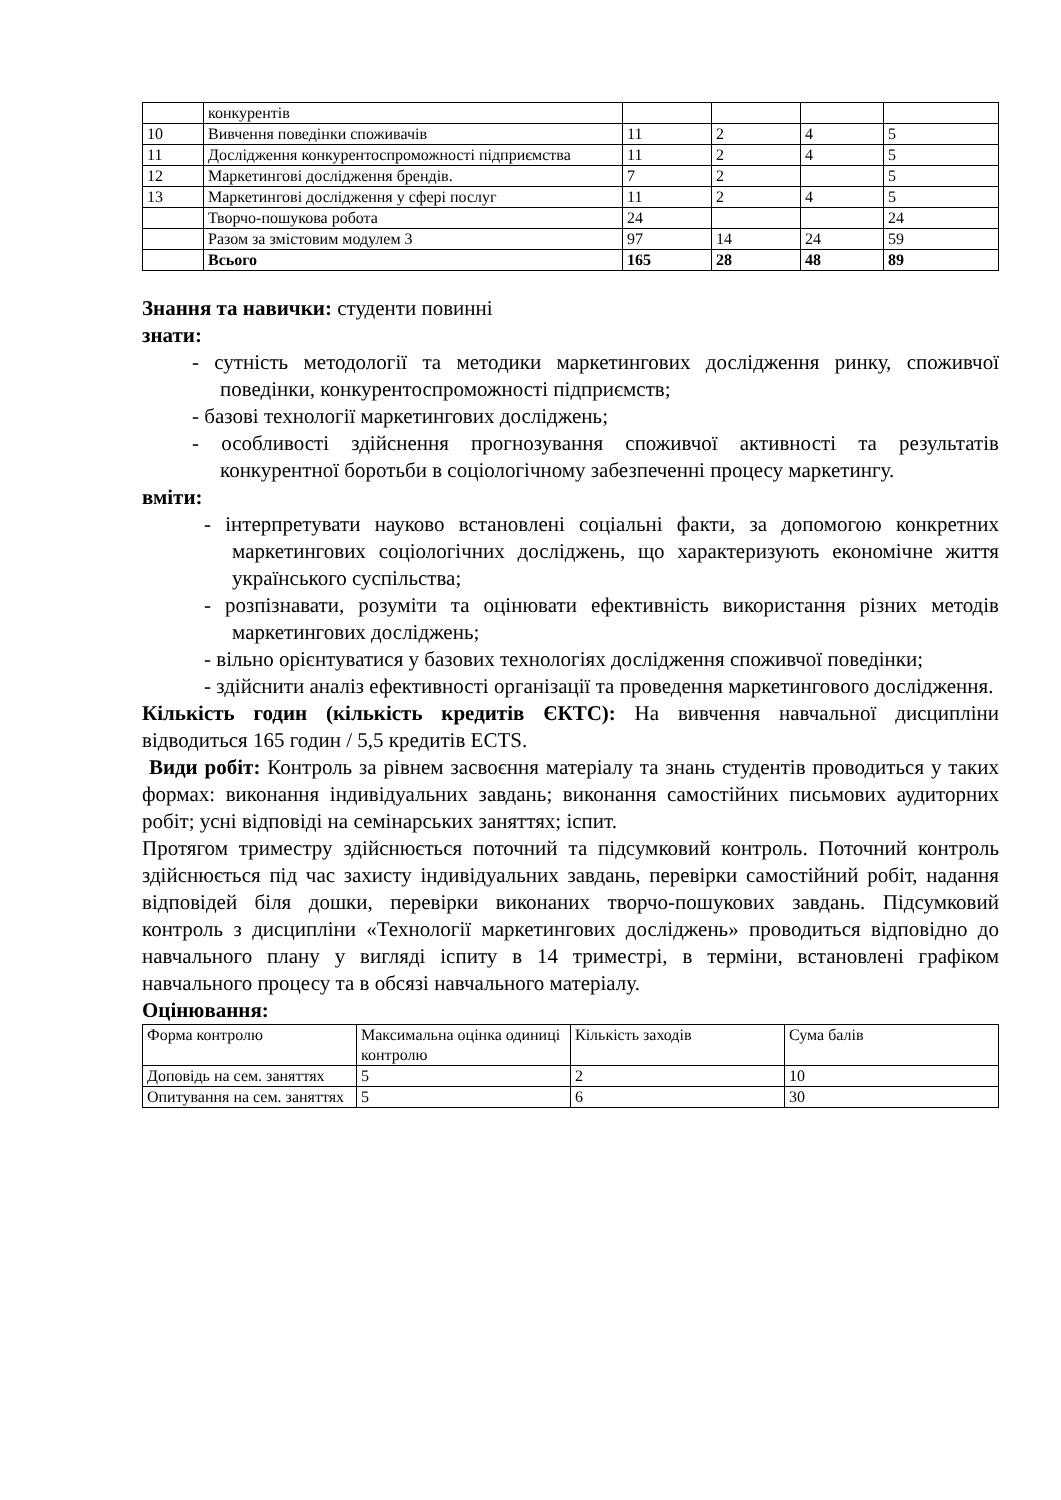| | конкурентів | | | | |
| 10 | Вивчення поведінки споживачів | 11 | 2 | 4 | 5 |
| 11 | Дослідження конкурентоспроможності підприємства | 11 | 2 | 4 | 5 |
| 12 | Маркетингові дослідження брендів. | 7 | 2 | | 5 |
| 13 | Маркетингові дослідження у сфері послуг | 11 | 2 | 4 | 5 |
| | Творчо-пошукова робота | 24 | | | 24 |
| | Разом за змістовим модулем 3 | 97 | 14 | 24 | 59 |
| | Всього | 165 | 28 | 48 | 89 |
Знання та навички: студенти повинні
знати:
- сутність методології та методики маркетингових дослідження ринку, споживчої поведінки, конкурентоспроможності підприємств;
- базові технології маркетингових досліджень;
- особливості здійснення прогнозування споживчої активності та результатів конкурентної боротьби в соціологічному забезпеченні процесу маркетингу.
вміти:
- інтерпретувати науково встановлені соціальні факти, за допомогою конкретних маркетингових соціологічних досліджень, що характеризують економічне життя українського суспільства;
- розпізнавати, розуміти та оцінювати ефективність використання різних методів маркетингових досліджень;
- вільно орієнтуватися у базових технологіях дослідження споживчої поведінки;
- здійснити аналіз ефективності організації та проведення маркетингового дослідження.
Кількість годин (кількість кредитів ЄКТС): На вивчення навчальної дисципліни відводиться 165 годин / 5,5 кредитів ECTS.
Види робіт: Контроль за рівнем засвоєння матеріалу та знань студентів проводиться у таких формах: виконання індивідуальних завдань; виконання самостійних письмових аудиторних робіт; усні відповіді на семінарських заняттях; іспит.
Протягом триместру здійснюється поточний та підсумковий контроль. Поточний контроль здійснюється під час захисту індивідуальних завдань, перевірки самостійний робіт, надання відповідей біля дошки, перевірки виконаних творчо-пошукових завдань. Підсумковий контроль з дисципліни «Технології маркетингових досліджень» проводиться відповідно до навчального плану у вигляді іспиту в 14 триместрі, в терміни, встановлені графіком навчального процесу та в обсязі навчального матеріалу.
Оцінювання:
| Форма контролю | Максимальна оцінка одиниці контролю | Кількість заходів | Сума балів |
| Доповідь на сем. заняттях | 5 | 2 | 10 |
| Опитування на сем. заняттях | 5 | 6 | 30 |